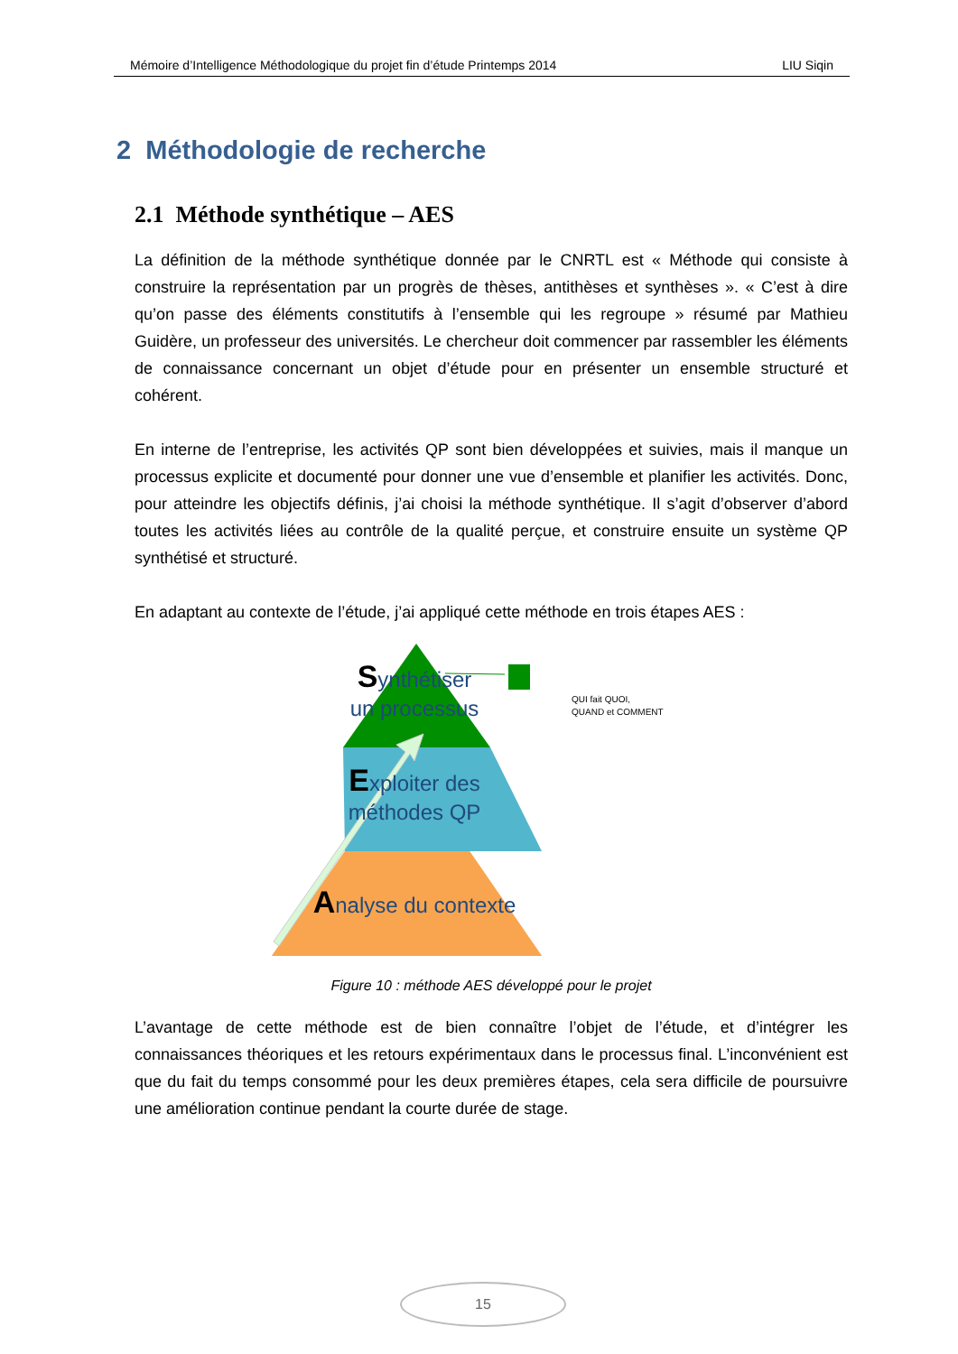Mémoire d’Intelligence Méthodologique du projet fin d’étude Printemps 2014 LIU Siqin
2 Méthodologie de recherche
2.1 Méthode synthétique – AES
La définition de la méthode synthétique donnée par le CNRTL est « Méthode qui consiste à construire la représentation par un progrès de thèses, antithèses et synthèses ». « C’est à dire qu’on passe des éléments constitutifs à l’ensemble qui les regroupe » résumé par Mathieu Guidère, un professeur des universités. Le chercheur doit commencer par rassembler les éléments de connaissance concernant un objet d’étude pour en présenter un ensemble structuré et cohérent.
En interne de l’entreprise, les activités QP sont bien développées et suivies, mais il manque un processus explicite et documenté pour donner une vue d’ensemble et planifier les activités. Donc, pour atteindre les objectifs définis, j’ai choisi la méthode synthétique. Il s’agit d’observer d’abord toutes les activités liées au contrôle de la qualité perçue, et construire ensuite un système QP synthétisé et structuré.
En adaptant au contexte de l’étude, j’ai appliqué cette méthode en trois étapes AES :
Synthétiser
un processus
Exploiter des
méthodes QP
Analyse du contexte
QUI fait QUOI,
QUAND et COMMENT
Figure 10 : méthode AES développé pour le projet
L’avantage de cette méthode est de bien connaître l’objet de l’étude, et d’intégrer les connaissances théoriques et les retours expérimentaux dans le processus final. L’inconvénient est que du fait du temps consommé pour les deux premières étapes, cela sera difficile de poursuivre une amélioration continue pendant la courte durée de stage.
15